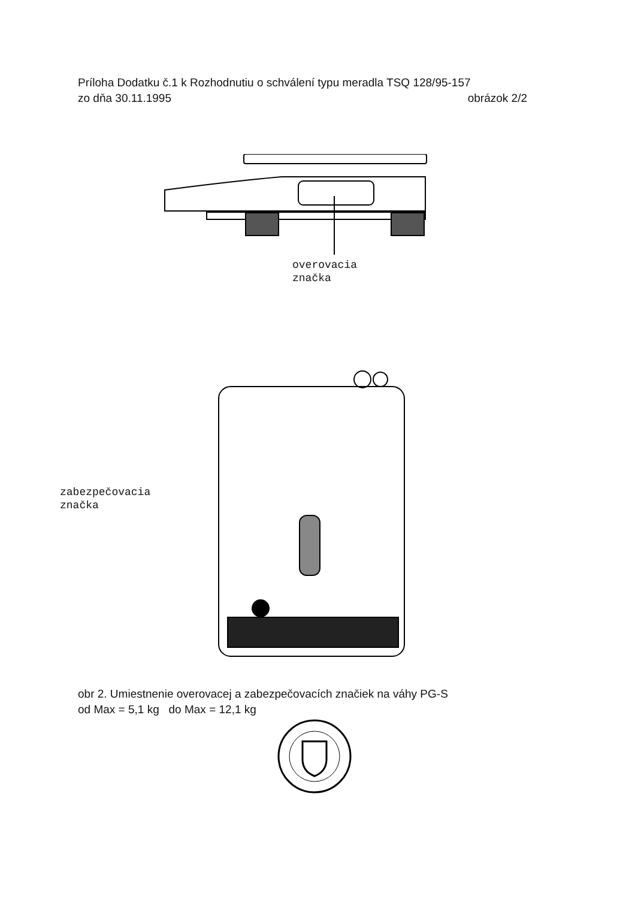Príloha Dodatku č.1 k Rozhodnutiu o schválení typu meradla TSQ 128/95-157
zo dňa 30.11.1995 obrázok 2/2
overovacia
značka
zabezpečovacia
značka
obr 2. Umiestnenie overovacej a zabezpečovacích značiek na váhy PG-S
od Max = 5,1 kg do Max = 12,1 kg